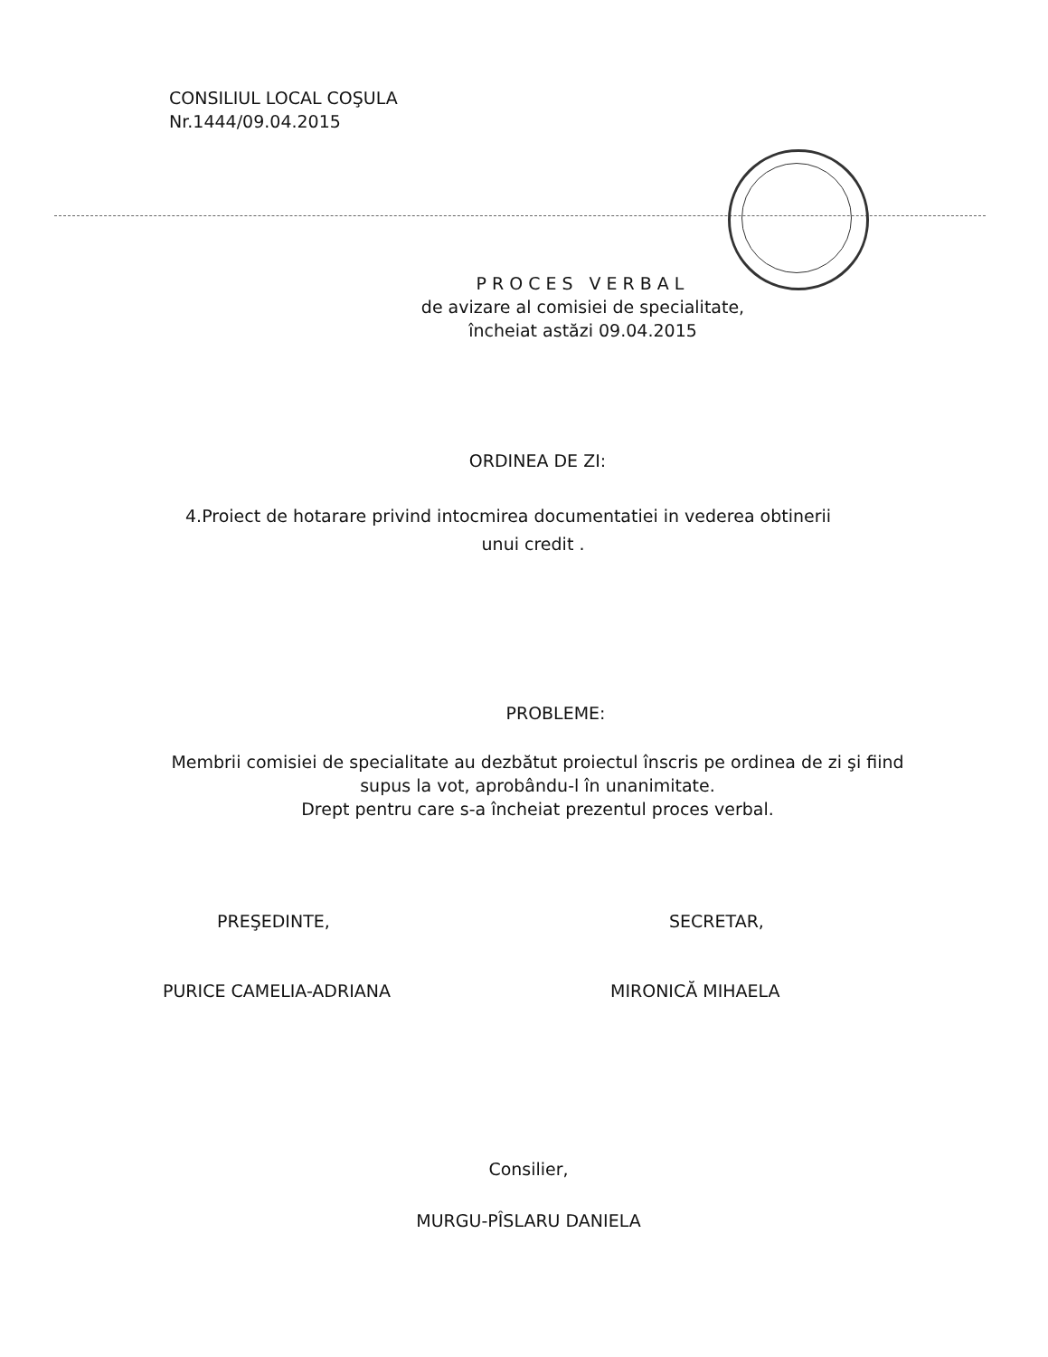CONSILIUL LOCAL COŞULA
Nr.1444/09.04.2015
PROCES VERBAL
de avizare al comisiei de specialitate,
încheiat astăzi 09.04.2015
ORDINEA DE ZI:
4.Proiect de hotarare privind intocmirea documentatiei in vederea obtinerii
unui credit .
PROBLEME:
Membrii comisiei de specialitate au dezbătut proiectul înscris pe ordinea de zi şi fiind
supus la vot, aprobându-l în unanimitate.
Drept pentru care s-a încheiat prezentul proces verbal.
PREŞEDINTE, SECRETAR,
PURICE CAMELIA-ADRIANA MIRONICĂ MIHAELA
Consilier,
MURGU-PÎSLARU DANIELA